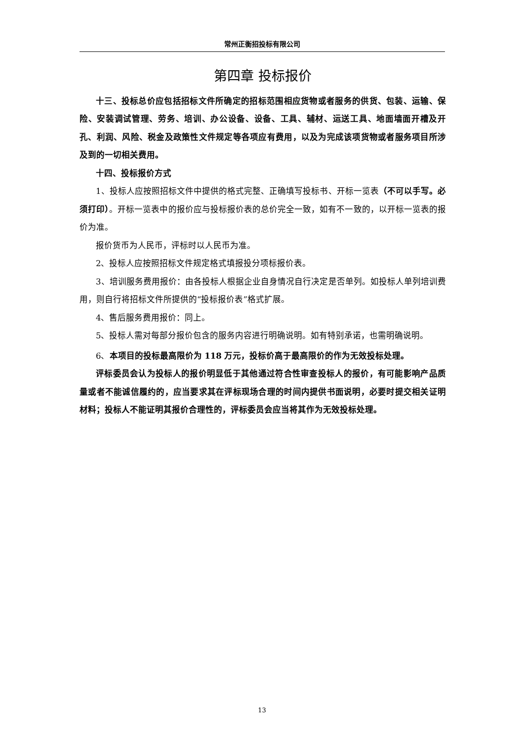常州正衡招投标有限公司
第四章 投标报价
十三、投标总价应包括招标文件所确定的招标范围相应货物或者服务的供货、包装、运输、保险、安装调试管理、劳务、培训、办公设备、设备、工具、辅材、运送工具、地面墙面开槽及开孔、利润、风险、税金及政策性文件规定等各项应有费用，以及为完成该项货物或者服务项目所涉及到的一切相关费用。
十四、投标报价方式
1、投标人应按照招标文件中提供的格式完整、正确填写投标书、开标一览表（不可以手写。必须打印）。开标一览表中的报价应与投标报价表的总价完全一致，如有不一致的，以开标一览表的报价为准。
报价货币为人民币，评标时以人民币为准。
2、投标人应按照招标文件规定格式填报投分项标报价表。
3、培训服务费用报价：由各投标人根据企业自身情况自行决定是否单列。如投标人单列培训费用，则自行将招标文件所提供的“投标报价表”格式扩展。
4、售后服务费用报价：同上。
5、投标人需对每部分报价包含的服务内容进行明确说明。如有特别承诺，也需明确说明。
6、本项目的投标最高限价为 118 万元，投标价高于最高限价的作为无效投标处理。
评标委员会认为投标人的报价明显低于其他通过符合性审查投标人的报价，有可能影响产品质量或者不能诚信履约的，应当要求其在评标现场合理的时间内提供书面说明，必要时提交相关证明材料；投标人不能证明其报价合理性的，评标委员会应当将其作为无效投标处理。
13